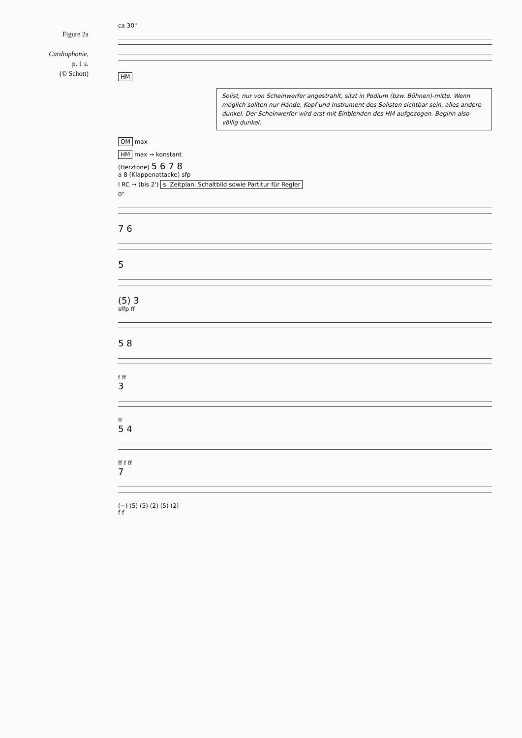Figure 2a
Cardiophonie,
p. 1 s.
(© Schott)
ca 30"
HM
Solist, nur von Scheinwerfer angestrahlt, sitzt in Podium (bzw. Bühnen)-mitte. Wenn möglich sollten nur Hände, Kopf und Instrument des Solisten sichtbar sein, alles andere dunkel. Der Scheinwerfer wird erst mit Einblenden des HM aufgezogen. Beginn also völlig dunkel.
OM max
HM max → konstant
(Herztöne) 5 6 7 8
a 8 (Klappenattacke) sfp
I RC → (bis 2') s. Zeitplan, Schaltbild sowie Partitur für Regler
0"
7 6
5
(5) 3
sffp ff
5 8
f ff
3
ff
5 4
ff f ff
7
(−) (5) (5) (2) (5) (2)
f f